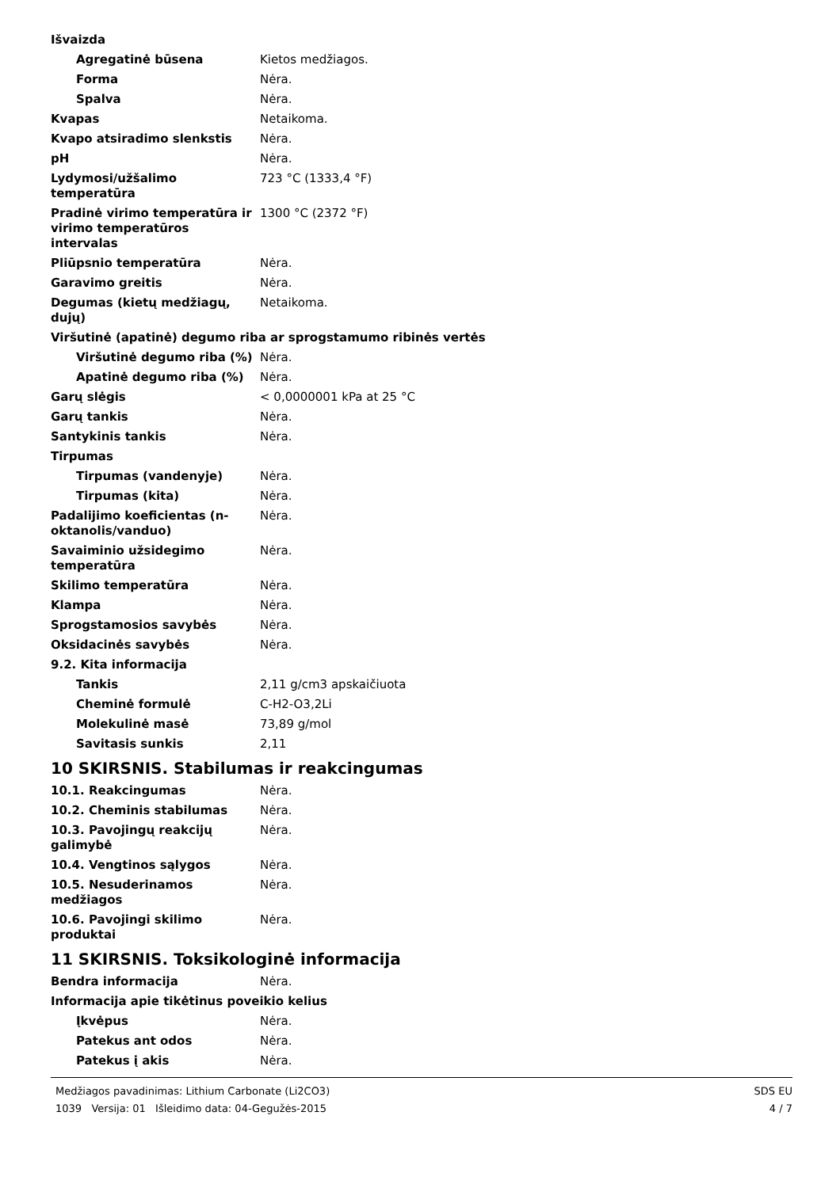| Išvaizda | |
| Agregatinė būsena | Kietos medžiagos. |
| Forma | Nėra. |
| Spalva | Nėra. |
| Kvapas | Netaikoma. |
| Kvapo atsiradimo slenkstis | Nėra. |
| pH | Nėra. |
| Lydymosi/užšalimo temperatūra | 723 °C (1333,4 °F) |
| Pradinė virimo temperatūra ir virimo temperatūros intervalas | 1300 °C (2372 °F) |
| Pliūpsnio temperatūra | Nėra. |
| Garavimo greitis | Nėra. |
| Degumas (kietų medžiagų, dujų) | Netaikoma. |
| Viršutinė (apatinė) degumo riba ar sprogstamumo ribinės vertės | |
| Viršutinė degumo riba (%) | Nėra. |
| Apatinė degumo riba (%) | Nėra. |
| Garų slėgis | < 0,0000001 kPa at 25 °C |
| Garų tankis | Nėra. |
| Santykinis tankis | Nėra. |
| Tirpumas | |
| Tirpumas (vandenyje) | Nėra. |
| Tirpumas (kita) | Nėra. |
| Padalijimo koeficientas (n-oktanolis/vanduo) | Nėra. |
| Savaiminio užsidegimo temperatūra | Nėra. |
| Skilimo temperatūra | Nėra. |
| Klampa | Nėra. |
| Sprogstamosios savybės | Nėra. |
| Oksidacinės savybės | Nėra. |
| 9.2. Kita informacija | |
| Tankis | 2,11 g/cm3 apskaičiuota |
| Cheminė formulė | C-H2-O3,2Li |
| Molekulinė masė | 73,89 g/mol |
| Savitasis sunkis | 2,11 |
10 SKIRSNIS. Stabilumas ir reakcingumas
| 10.1. Reakcingumas | Nėra. |
| 10.2. Cheminis stabilumas | Nėra. |
| 10.3. Pavojingų reakcijų galimybė | Nėra. |
| 10.4. Vengtinos sąlygos | Nėra. |
| 10.5. Nesuderinamos medžiagos | Nėra. |
| 10.6. Pavojingi skilimo produktai | Nėra. |
11 SKIRSNIS. Toksikologinė informacija
| Bendra informacija | Nėra. |
| Informacija apie tikėtinus poveikio kelius | |
| Įkvėpus | Nėra. |
| Patekus ant odos | Nėra. |
| Patekus į akis | Nėra. |
Medžiagos pavadinimas: Lithium Carbonate (Li2CO3)
1039 Versija: 01 Išleidimo data: 04-Gegužės-2015
SDS EU
4 / 7